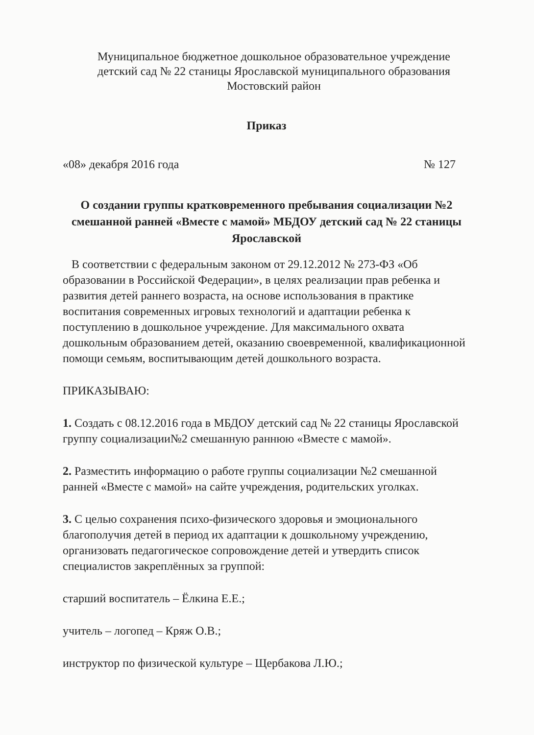Муниципальное бюджетное дошкольное образовательное учреждение
детский сад № 22 станицы Ярославской муниципального образования
Мостовский район
Приказ
«08» декабря 2016 года № 127
О создании группы кратковременного пребывания социализации №2
смешанной ранней «Вместе с мамой» МБДОУ детский сад № 22 станицы
Ярославской
В соответствии с федеральным законом от 29.12.2012 № 273-ФЗ «Об образовании в Российской Федерации», в целях реализации прав ребенка и развития детей раннего возраста, на основе использования в практике воспитания современных игровых технологий и адаптации ребенка к поступлению в дошкольное учреждение. Для максимального охвата дошкольным образованием детей, оказанию своевременной, квалификационной помощи семьям, воспитывающим детей дошкольного возраста.
ПРИКАЗЫВАЮ:
1. Создать с 08.12.2016 года в МБДОУ детский сад № 22 станицы Ярославской группу социализации№2 смешанную раннюю «Вместе с мамой».
2. Разместить информацию о работе группы социализации №2 смешанной ранней «Вместе с мамой» на сайте учреждения, родительских уголках.
3. С целью сохранения психо-физического здоровья и эмоционального благополучия детей в период их адаптации к дошкольному учреждению, организовать педагогическое сопровождение детей и утвердить список специалистов закреплённых за группой:
старший воспитатель – Ёлкина Е.Е.;
учитель – логопед – Кряж О.В.;
инструктор по физической культуре – Щербакова Л.Ю.;